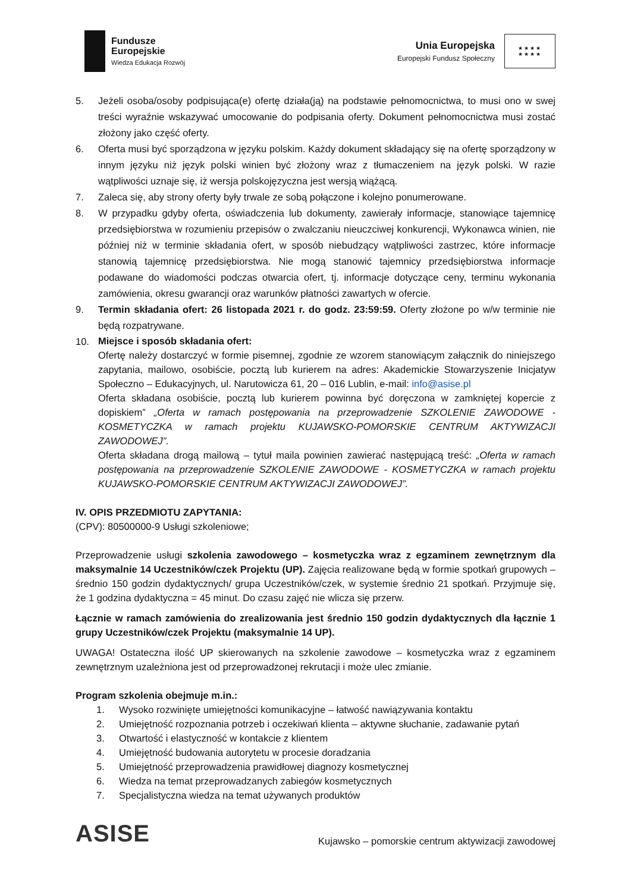Fundusze
Europejskie
Wiedza Edukacja Rozwój
Unia Europejska
Europejski Fundusz Społeczny
★★★★
★★★★
5. Jeżeli osoba/osoby podpisująca(e) ofertę działa(ją) na podstawie pełnomocnictwa, to musi ono w swej treści wyraźnie wskazywać umocowanie do podpisania oferty. Dokument pełnomocnictwa musi zostać złożony jako część oferty.
6. Oferta musi być sporządzona w języku polskim. Każdy dokument składający się na ofertę sporządzony w innym języku niż język polski winien być złożony wraz z tłumaczeniem na język polski. W razie wątpliwości uznaje się, iż wersja polskojęzyczna jest wersją wiążącą.
7. Zaleca się, aby strony oferty były trwale ze sobą połączone i kolejno ponumerowane.
8. W przypadku gdyby oferta, oświadczenia lub dokumenty, zawierały informacje, stanowiące tajemnicę przedsiębiorstwa w rozumieniu przepisów o zwalczaniu nieuczciwej konkurencji, Wykonawca winien, nie później niż w terminie składania ofert, w sposób niebudzący wątpliwości zastrzec, które informacje stanowią tajemnicę przedsiębiorstwa. Nie mogą stanowić tajemnicy przedsiębiorstwa informacje podawane do wiadomości podczas otwarcia ofert, tj. informacje dotyczące ceny, terminu wykonania zamówienia, okresu gwarancji oraz warunków płatności zawartych w ofercie.
9. Termin składania ofert: 26 listopada 2021 r. do godz. 23:59:59. Oferty złożone po w/w terminie nie będą rozpatrywane.
10. Miejsce i sposób składania ofert:
Ofertę należy dostarczyć w formie pisemnej, zgodnie ze wzorem stanowiącym załącznik do niniejszego zapytania, mailowo, osobiście, pocztą lub kurierem na adres: Akademickie Stowarzyszenie Inicjatyw Społeczno – Edukacyjnych, ul. Narutowicza 61, 20 – 016 Lublin, e-mail: info@asise.pl
Oferta składana osobiście, pocztą lub kurierem powinna być doręczona w zamkniętej kopercie z dopiskiem” „Oferta w ramach postępowania na przeprowadzenie SZKOLENIE ZAWODOWE - KOSMETYCZKA w ramach projektu KUJAWSKO-POMORSKIE CENTRUM AKTYWIZACJI ZAWODOWEJ”.
Oferta składana drogą mailową – tytuł maila powinien zawierać następującą treść: „Oferta w ramach postępowania na przeprowadzenie SZKOLENIE ZAWODOWE - KOSMETYCZKA w ramach projektu KUJAWSKO-POMORSKIE CENTRUM AKTYWIZACJI ZAWODOWEJ”.
IV. OPIS PRZEDMIOTU ZAPYTANIA:
(CPV): 80500000-9 Usługi szkoleniowe;
Przeprowadzenie usługi szkolenia zawodowego – kosmetyczka wraz z egzaminem zewnętrznym dla maksymalnie 14 Uczestników/czek Projektu (UP). Zajęcia realizowane będą w formie spotkań grupowych – średnio 150 godzin dydaktycznych/ grupa Uczestników/czek, w systemie średnio 21 spotkań. Przyjmuje się, że 1 godzina dydaktyczna = 45 minut. Do czasu zajęć nie wlicza się przerw.
Łącznie w ramach zamówienia do zrealizowania jest średnio 150 godzin dydaktycznych dla łącznie 1 grupy Uczestników/czek Projektu (maksymalnie 14 UP).
UWAGA! Ostateczna ilość UP skierowanych na szkolenie zawodowe – kosmetyczka wraz z egzaminem zewnętrznym uzależniona jest od przeprowadzonej rekrutacji i może ulec zmianie.
Program szkolenia obejmuje m.in.:
1. Wysoko rozwinięte umiejętności komunikacyjne – łatwość nawiązywania kontaktu
2. Umiejętność rozpoznania potrzeb i oczekiwań klienta – aktywne słuchanie, zadawanie pytań
3. Otwartość i elastyczność w kontakcie z klientem
4. Umiejętność budowania autorytetu w procesie doradzania
5. Umiejętność przeprowadzenia prawidłowej diagnozy kosmetycznej
6. Wiedza na temat przeprowadzanych zabiegów kosmetycznych
7. Specjalistyczna wiedza na temat używanych produktów
ASISE
Kujawsko – pomorskie centrum aktywizacji zawodowej